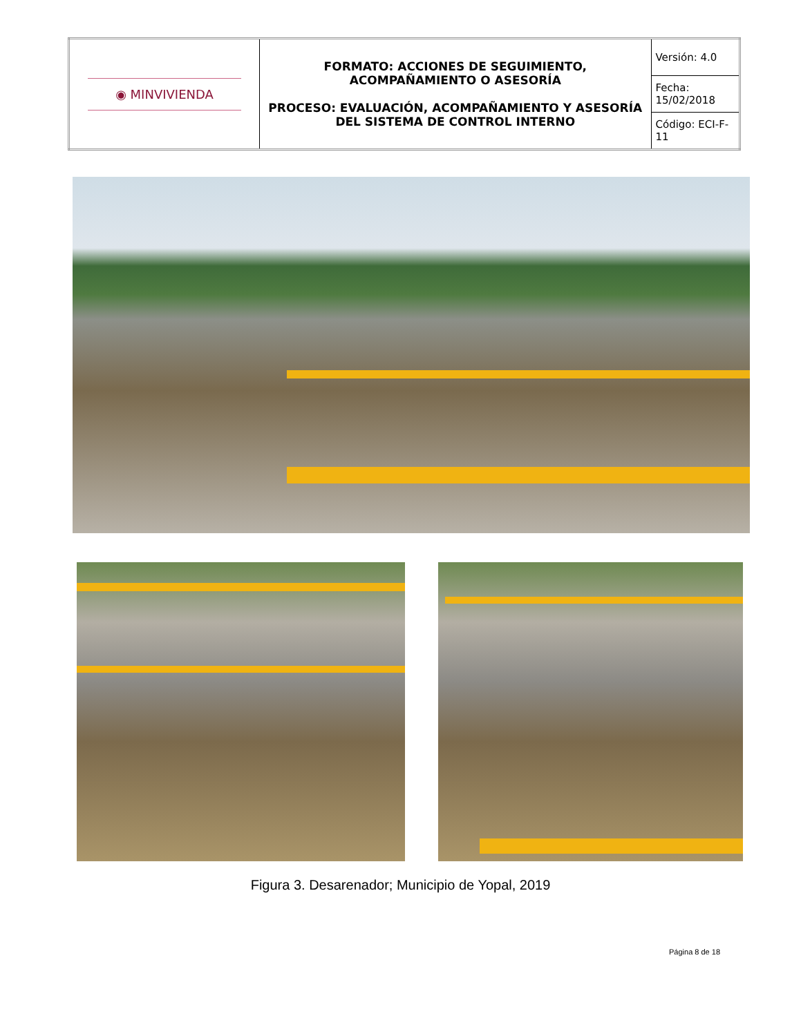| ◉ MINVIVIENDA | FORMATO: ACCIONES DE SEGUIMIENTO, ACOMPAÑAMIENTO O ASESORÍA PROCESO: EVALUACIÓN, ACOMPAÑAMIENTO Y ASESORÍA DEL SISTEMA DE CONTROL INTERNO | Versión: 4.0 |
| | | Fecha: 15/02/2018 |
| | | Código: ECI-F-11 |
Figura 3. Desarenador; Municipio de Yopal, 2019
Página 8 de 18